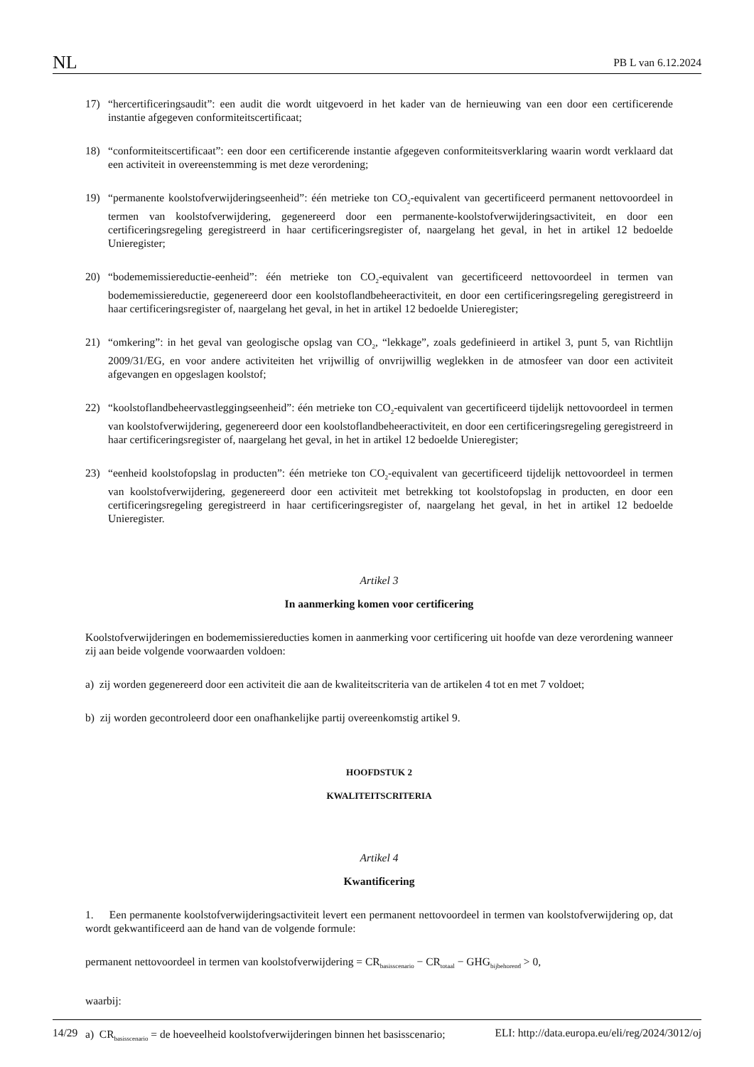NL PB L van 6.12.2024
17) “hercertificeringsaudit”: een audit die wordt uitgevoerd in het kader van de hernieuwing van een door een certificerende instantie afgegeven conformiteitscertificaat;
18) “conformiteitscertificaat”: een door een certificerende instantie afgegeven conformiteitsverklaring waarin wordt verklaard dat een activiteit in overeenstemming is met deze verordening;
19) “permanente koolstofverwijderingseenheid”: één metrieke ton CO<sub>2</sub>-equivalent van gecertificeerd permanent netto­voordeel in termen van koolstofverwijdering, gegenereerd door een permanente-koolstofverwijderingsactiviteit, en door een certificeringsregeling geregistreerd in haar certificeringsregister of, naargelang het geval, in het in artikel 12 bedoelde Unieregister;
20) “bodememissiereductie-eenheid”: één metrieke ton CO<sub>2</sub>-equivalent van gecertificeerd nettovoordeel in termen van bodememissiereductie, gegenereerd door een koolstoflandbeheeractiviteit, en door een certificeringsregeling geregistreerd in haar certificeringsregister of, naargelang het geval, in het in artikel 12 bedoelde Unieregister;
21) “omkering”: in het geval van geologische opslag van CO<sub>2</sub>, “lekkage”, zoals gedefinieerd in artikel 3, punt 5, van Richtlijn 2009/31/EG, en voor andere activiteiten het vrijwillig of onvrijwillig weglekken in de atmosfeer van door een activiteit afgevangen en opgeslagen koolstof;
22) “koolstoflandbeheervastleggingseenheid”: één metrieke ton CO<sub>2</sub>-equivalent van gecertificeerd tijdelijk nettovoordeel in termen van koolstofverwijdering, gegenereerd door een koolstoflandbeheeractiviteit, en door een certificeringsregeling geregistreerd in haar certificeringsregister of, naargelang het geval, in het in artikel 12 bedoelde Unieregister;
23) “eenheid koolstofopslag in producten”: één metrieke ton CO<sub>2</sub>-equivalent van gecertificeerd tijdelijk nettovoordeel in termen van koolstofverwijdering, gegenereerd door een activiteit met betrekking tot koolstofopslag in producten, en door een certificeringsregeling geregistreerd in haar certificeringsregister of, naargelang het geval, in het in artikel 12 bedoelde Unieregister.
Artikel 3
In aanmerking komen voor certificering
Koolstofverwijderingen en bodememissiereducties komen in aanmerking voor certificering uit hoofde van deze verordening wanneer zij aan beide volgende voorwaarden voldoen:
a) zij worden gegenereerd door een activiteit die aan de kwaliteitscriteria van de artikelen 4 tot en met 7 voldoet;
b) zij worden gecontroleerd door een onafhankelijke partij overeenkomstig artikel 9.
HOOFDSTUK 2
KWALITEITSCRITERIA
Artikel 4
Kwantificering
1. Een permanente koolstofverwijderingsactiviteit levert een permanent nettovoordeel in termen van koolstofverwijde­ring op, dat wordt gekwantificeerd aan de hand van de volgende formule:
permanent nettovoordeel in termen van koolstofverwijdering = CR<sub>basisscenario</sub> − CR<sub>totaal</sub> − GHG<sub>bijbehorend</sub> > 0,
waarbij:
a) CR<sub>basisscenario</sub> = de hoeveelheid koolstofverwijderingen binnen het basisscenario;
14/29 ELI: http://data.europa.eu/eli/reg/2024/3012/oj